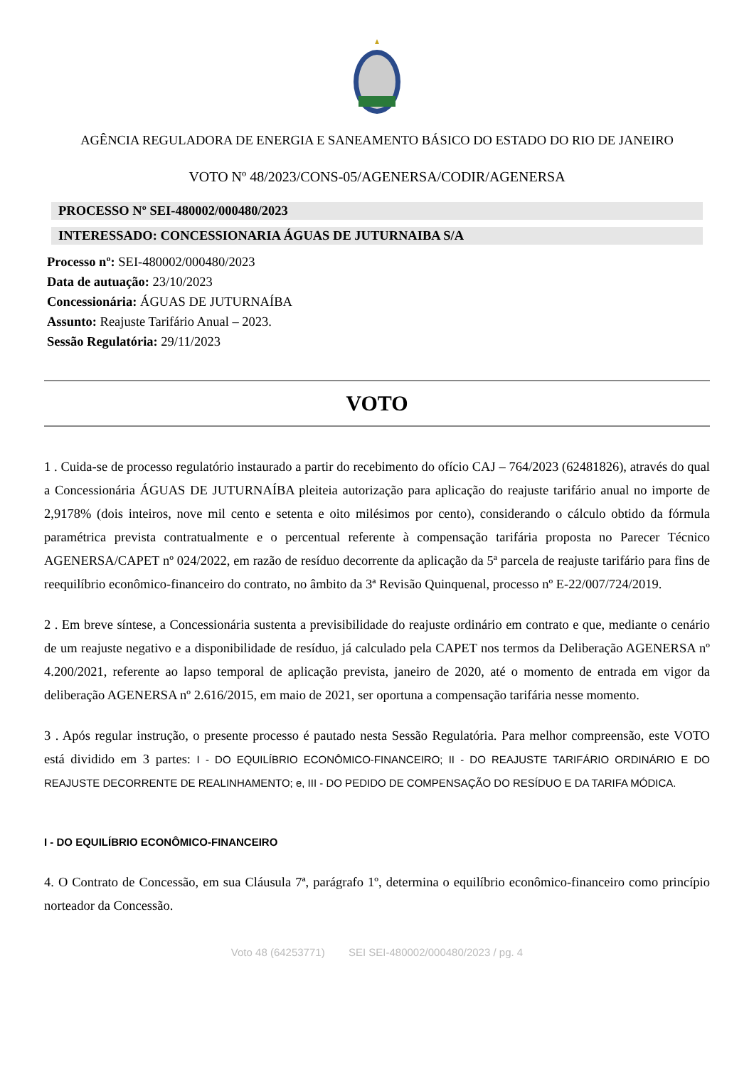AGÊNCIA REGULADORA DE ENERGIA E SANEAMENTO BÁSICO DO ESTADO DO RIO DE JANEIRO
VOTO Nº 48/2023/CONS-05/AGENERSA/CODIR/AGENERSA
PROCESSO Nº SEI-480002/000480/2023
INTERESSADO: CONCESSIONARIA ÁGUAS DE JUTURNAIBA S/A
Processo nº: SEI-480002/000480/2023
Data de autuação: 23/10/2023
Concessionária: ÁGUAS DE JUTURNAÍBA
Assunto: Reajuste Tarifário Anual – 2023.
Sessão Regulatória: 29/11/2023
VOTO
1 . Cuida-se de processo regulatório instaurado a partir do recebimento do ofício CAJ – 764/2023 (62481826), através do qual a Concessionária ÁGUAS DE JUTURNAÍBA pleiteia autorização para aplicação do reajuste tarifário anual no importe de 2,9178% (dois inteiros, nove mil cento e setenta e oito milésimos por cento), considerando o cálculo obtido da fórmula paramétrica prevista contratualmente e o percentual referente à compensação tarifária proposta no Parecer Técnico AGENERSA/CAPET nº 024/2022, em razão de resíduo decorrente da aplicação da 5ª parcela de reajuste tarifário para fins de reequilíbrio econômico-financeiro do contrato, no âmbito da 3ª Revisão Quinquenal, processo nº E-22/007/724/2019.
2 . Em breve síntese, a Concessionária sustenta a previsibilidade do reajuste ordinário em contrato e que, mediante o cenário de um reajuste negativo e a disponibilidade de resíduo, já calculado pela CAPET nos termos da Deliberação AGENERSA nº 4.200/2021, referente ao lapso temporal de aplicação prevista, janeiro de 2020, até o momento de entrada em vigor da deliberação AGENERSA nº 2.616/2015, em maio de 2021, ser oportuna a compensação tarifária nesse momento.
3 . Após regular instrução, o presente processo é pautado nesta Sessão Regulatória. Para melhor compreensão, este VOTO está dividido em 3 partes: I - DO EQUILÍBRIO ECONÔMICO-FINANCEIRO; II - DO REAJUSTE TARIFÁRIO ORDINÁRIO E DO REAJUSTE DECORRENTE DE REALINHAMENTO; e, III - DO PEDIDO DE COMPENSAÇÃO DO RESÍDUO E DA TARIFA MÓDICA.
I - DO EQUILÍBRIO ECONÔMICO-FINANCEIRO
4. O Contrato de Concessão, em sua Cláusula 7ª, parágrafo 1º, determina o equilíbrio econômico-financeiro como princípio norteador da Concessão.
Voto 48 (64253771) SEI SEI-480002/000480/2023 / pg. 4